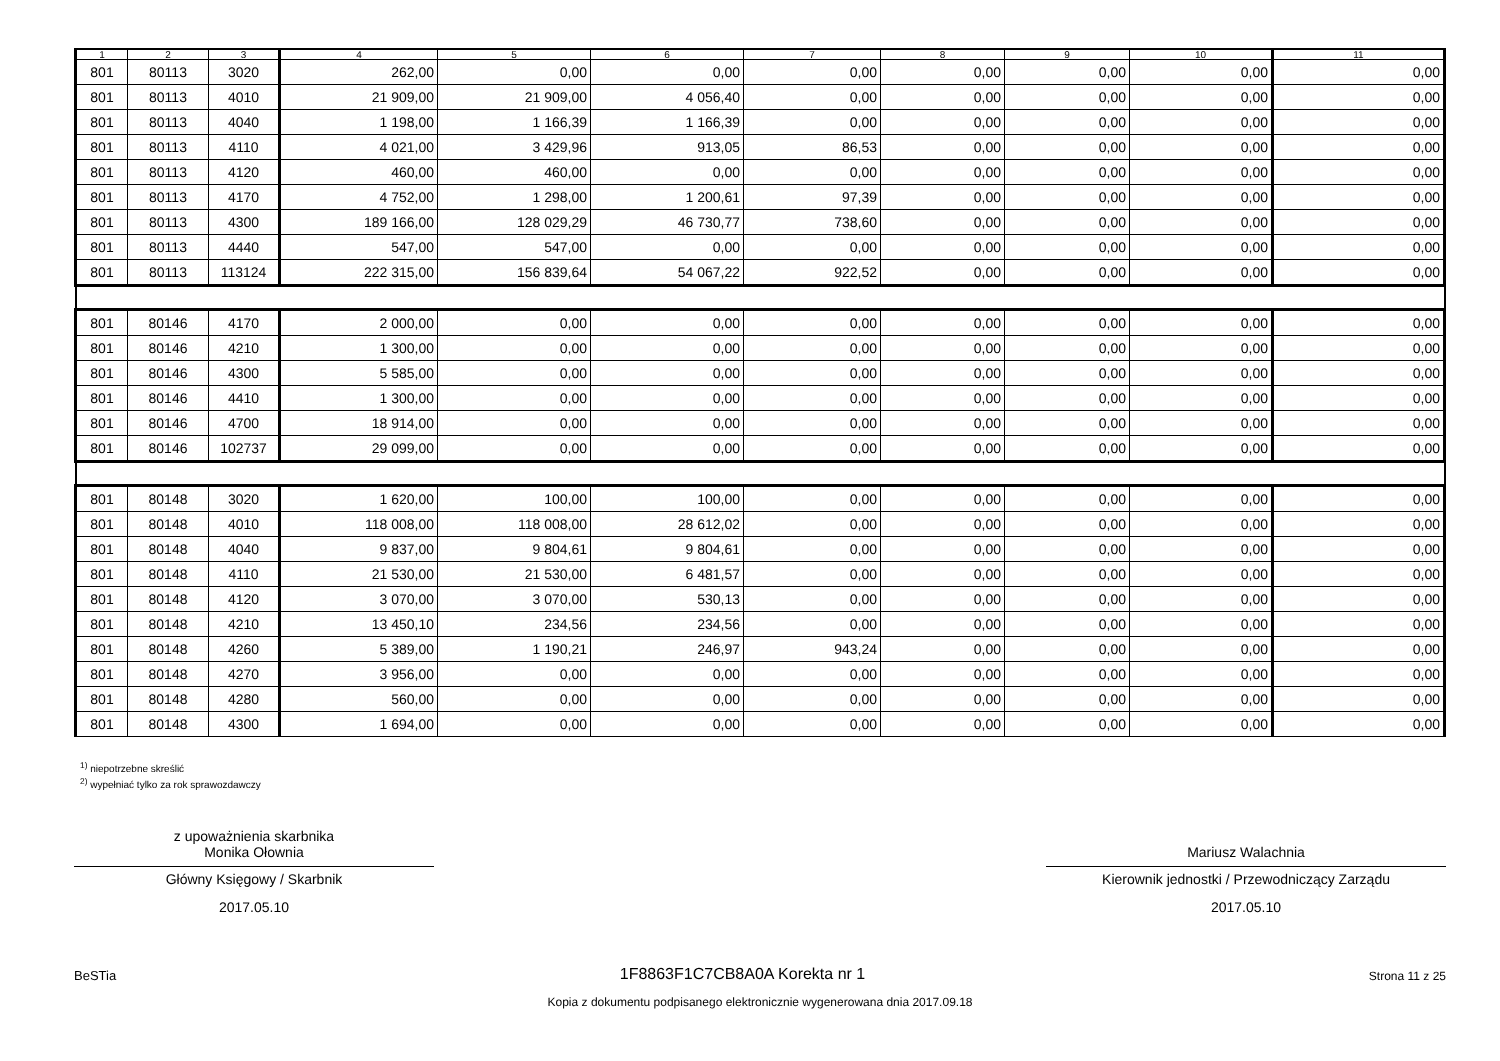| 1 | 2 | 3 | 4 | 5 | 6 | 7 | 8 | 9 | 10 | 11 |
| --- | --- | --- | --- | --- | --- | --- | --- | --- | --- | --- |
| 801 | 80113 | 3020 | 262,00 | 0,00 | 0,00 | 0,00 | 0,00 | 0,00 | 0,00 | 0,00 |
| 801 | 80113 | 4010 | 21 909,00 | 21 909,00 | 4 056,40 | 0,00 | 0,00 | 0,00 | 0,00 | 0,00 |
| 801 | 80113 | 4040 | 1 198,00 | 1 166,39 | 1 166,39 | 0,00 | 0,00 | 0,00 | 0,00 | 0,00 |
| 801 | 80113 | 4110 | 4 021,00 | 3 429,96 | 913,05 | 86,53 | 0,00 | 0,00 | 0,00 | 0,00 |
| 801 | 80113 | 4120 | 460,00 | 460,00 | 0,00 | 0,00 | 0,00 | 0,00 | 0,00 | 0,00 |
| 801 | 80113 | 4170 | 4 752,00 | 1 298,00 | 1 200,61 | 97,39 | 0,00 | 0,00 | 0,00 | 0,00 |
| 801 | 80113 | 4300 | 189 166,00 | 128 029,29 | 46 730,77 | 738,60 | 0,00 | 0,00 | 0,00 | 0,00 |
| 801 | 80113 | 4440 | 547,00 | 547,00 | 0,00 | 0,00 | 0,00 | 0,00 | 0,00 | 0,00 |
| 801 | 80113 | 113124 | 222 315,00 | 156 839,64 | 54 067,22 | 922,52 | 0,00 | 0,00 | 0,00 | 0,00 |
| 801 | 80146 | 4170 | 2 000,00 | 0,00 | 0,00 | 0,00 | 0,00 | 0,00 | 0,00 | 0,00 |
| 801 | 80146 | 4210 | 1 300,00 | 0,00 | 0,00 | 0,00 | 0,00 | 0,00 | 0,00 | 0,00 |
| 801 | 80146 | 4300 | 5 585,00 | 0,00 | 0,00 | 0,00 | 0,00 | 0,00 | 0,00 | 0,00 |
| 801 | 80146 | 4410 | 1 300,00 | 0,00 | 0,00 | 0,00 | 0,00 | 0,00 | 0,00 | 0,00 |
| 801 | 80146 | 4700 | 18 914,00 | 0,00 | 0,00 | 0,00 | 0,00 | 0,00 | 0,00 | 0,00 |
| 801 | 80146 | 102737 | 29 099,00 | 0,00 | 0,00 | 0,00 | 0,00 | 0,00 | 0,00 | 0,00 |
| 801 | 80148 | 3020 | 1 620,00 | 100,00 | 100,00 | 0,00 | 0,00 | 0,00 | 0,00 | 0,00 |
| 801 | 80148 | 4010 | 118 008,00 | 118 008,00 | 28 612,02 | 0,00 | 0,00 | 0,00 | 0,00 | 0,00 |
| 801 | 80148 | 4040 | 9 837,00 | 9 804,61 | 9 804,61 | 0,00 | 0,00 | 0,00 | 0,00 | 0,00 |
| 801 | 80148 | 4110 | 21 530,00 | 21 530,00 | 6 481,57 | 0,00 | 0,00 | 0,00 | 0,00 | 0,00 |
| 801 | 80148 | 4120 | 3 070,00 | 3 070,00 | 530,13 | 0,00 | 0,00 | 0,00 | 0,00 | 0,00 |
| 801 | 80148 | 4210 | 13 450,10 | 234,56 | 234,56 | 0,00 | 0,00 | 0,00 | 0,00 | 0,00 |
| 801 | 80148 | 4260 | 5 389,00 | 1 190,21 | 246,97 | 943,24 | 0,00 | 0,00 | 0,00 | 0,00 |
| 801 | 80148 | 4270 | 3 956,00 | 0,00 | 0,00 | 0,00 | 0,00 | 0,00 | 0,00 | 0,00 |
| 801 | 80148 | 4280 | 560,00 | 0,00 | 0,00 | 0,00 | 0,00 | 0,00 | 0,00 | 0,00 |
| 801 | 80148 | 4300 | 1 694,00 | 0,00 | 0,00 | 0,00 | 0,00 | 0,00 | 0,00 | 0,00 |
<sup>1)</sup> niepotrzebne skreślić
<sup>2)</sup> wypełniać tylko za rok sprawozdawczy
z upoważnienia skarbnika
Monika Ołownia
Główny Księgowy / Skarbnik
2017.05.10
Mariusz Walachnia
Kierownik jednostki / Przewodniczący Zarządu
2017.05.10
BeSTia 1F8863F1C7CB8A0A Korekta nr 1 Strona 11 z 25
Kopia z dokumentu podpisanego elektronicznie wygenerowana dnia 2017.09.18